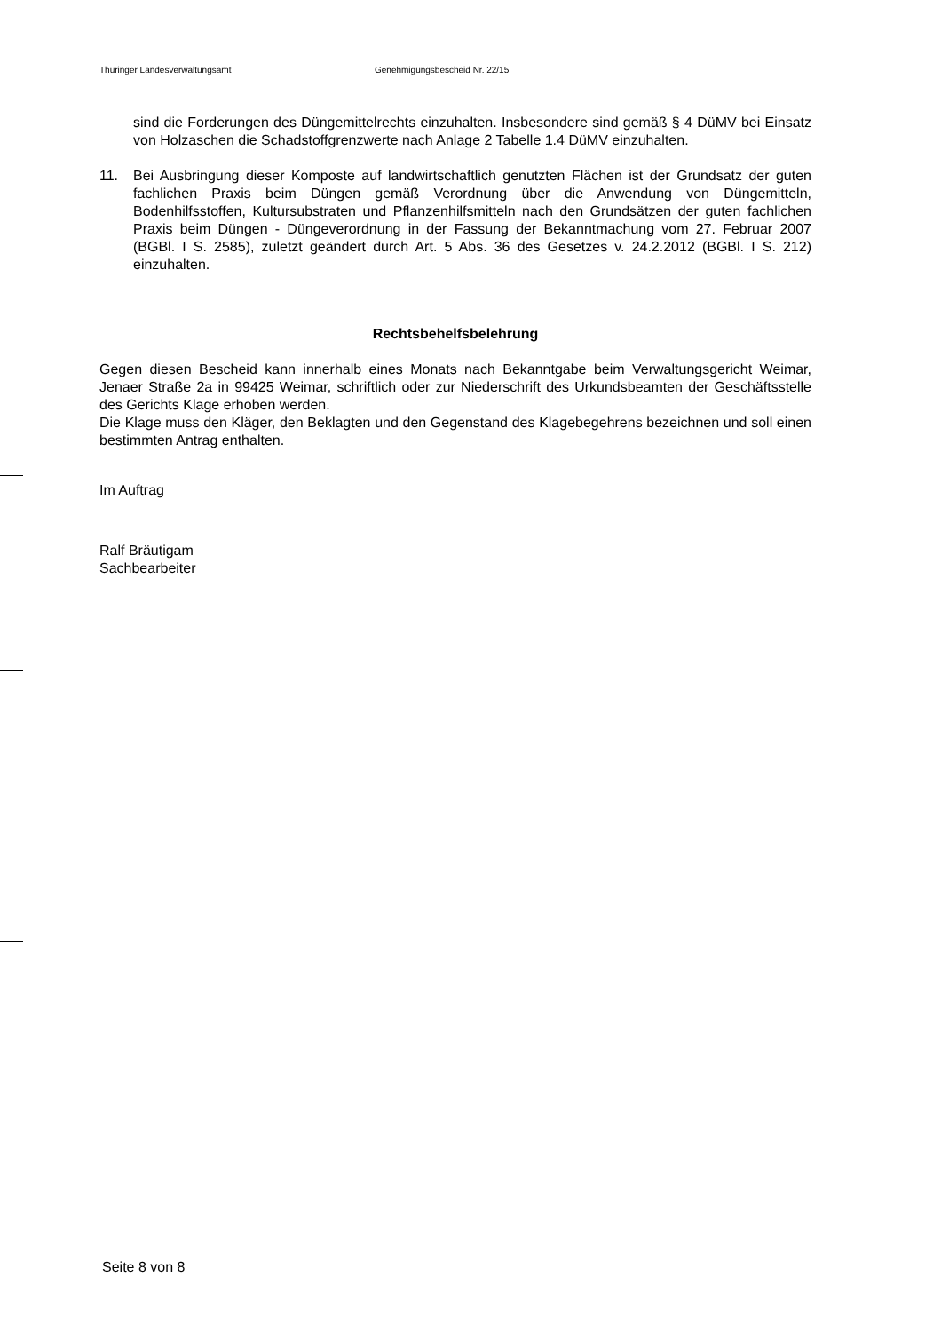Thüringer Landesverwaltungsamt Genehmigungsbescheid Nr. 22/15
sind die Forderungen des Düngemittelrechts einzuhalten. Insbesondere sind gemäß § 4 DüMV bei Einsatz von Holzaschen die Schadstoffgrenzwerte nach Anlage 2 Tabelle 1.4 DüMV einzuhalten.
11. Bei Ausbringung dieser Komposte auf landwirtschaftlich genutzten Flächen ist der Grundsatz der guten fachlichen Praxis beim Düngen gemäß Verordnung über die Anwendung von Düngemitteln, Bodenhilfsstoffen, Kultursubstraten und Pflanzenhilfsmitteln nach den Grundsätzen der guten fachlichen Praxis beim Düngen - Düngeverordnung in der Fassung der Bekanntmachung vom 27. Februar 2007 (BGBl. I S. 2585), zuletzt geändert durch Art. 5 Abs. 36 des Gesetzes v. 24.2.2012 (BGBl. I S. 212) einzuhalten.
Rechtsbehelfsbelehrung
Gegen diesen Bescheid kann innerhalb eines Monats nach Bekanntgabe beim Verwaltungsgericht Weimar, Jenaer Straße 2a in 99425 Weimar, schriftlich oder zur Niederschrift des Urkundsbeamten der Geschäftsstelle des Gerichts Klage erhoben werden.
Die Klage muss den Kläger, den Beklagten und den Gegenstand des Klagebegehrens bezeichnen und soll einen bestimmten Antrag enthalten.
Im Auftrag
Ralf Bräutigam
Sachbearbeiter
Seite 8 von 8